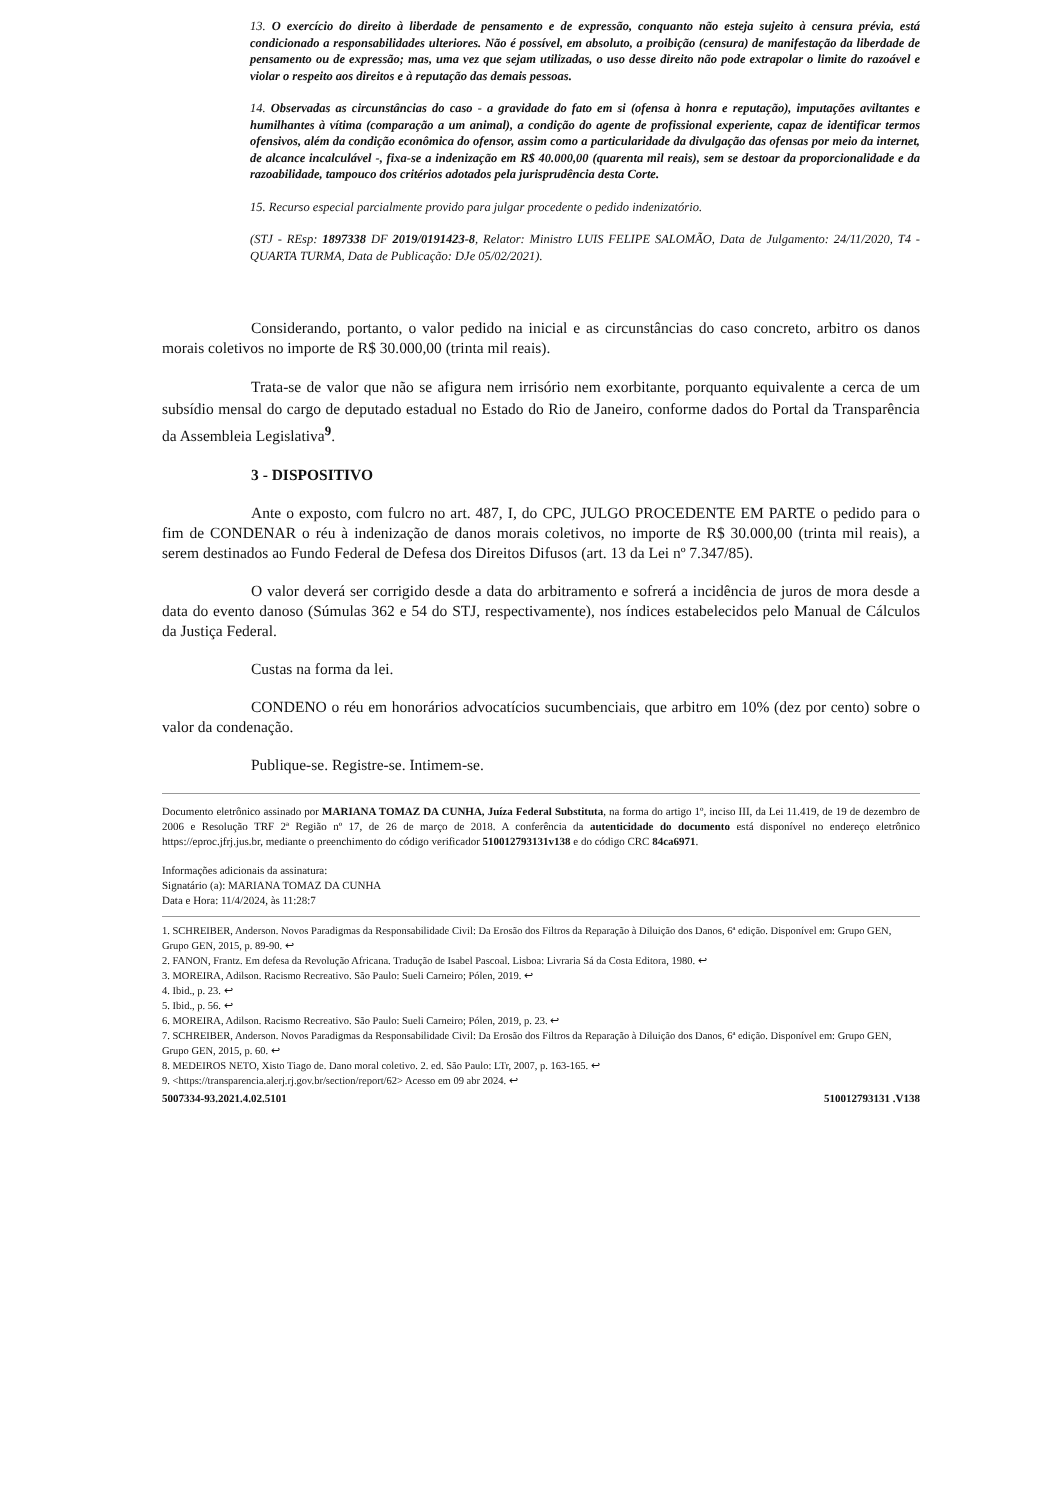13. O exercício do direito à liberdade de pensamento e de expressão, conquanto não esteja sujeito à censura prévia, está condicionado a responsabilidades ulteriores. Não é possível, em absoluto, a proibição (censura) de manifestação da liberdade de pensamento ou de expressão; mas, uma vez que sejam utilizadas, o uso desse direito não pode extrapolar o limite do razoável e violar o respeito aos direitos e à reputação das demais pessoas.
14. Observadas as circunstâncias do caso - a gravidade do fato em si (ofensa à honra e reputação), imputações aviltantes e humilhantes à vítima (comparação a um animal), a condição do agente de profissional experiente, capaz de identificar termos ofensivos, além da condição econômica do ofensor, assim como a particularidade da divulgação das ofensas por meio da internet, de alcance incalculável -, fixa-se a indenização em R$ 40.000,00 (quarenta mil reais), sem se destoar da proporcionalidade e da razoabilidade, tampouco dos critérios adotados pela jurisprudência desta Corte.
15. Recurso especial parcialmente provido para julgar procedente o pedido indenizatório.
(STJ - REsp: 1897338 DF 2019/0191423-8, Relator: Ministro LUIS FELIPE SALOMÃO, Data de Julgamento: 24/11/2020, T4 - QUARTA TURMA, Data de Publicação: DJe 05/02/2021).
Considerando, portanto, o valor pedido na inicial e as circunstâncias do caso concreto, arbitro os danos morais coletivos no importe de R$ 30.000,00 (trinta mil reais).
Trata-se de valor que não se afigura nem irrisório nem exorbitante, porquanto equivalente a cerca de um subsídio mensal do cargo de deputado estadual no Estado do Rio de Janeiro, conforme dados do Portal da Transparência da Assembleia Legislativa<sup>9</sup>.
3 - DISPOSITIVO
Ante o exposto, com fulcro no art. 487, I, do CPC, JULGO PROCEDENTE EM PARTE o pedido para o fim de CONDENAR o réu à indenização de danos morais coletivos, no importe de R$ 30.000,00 (trinta mil reais), a serem destinados ao Fundo Federal de Defesa dos Direitos Difusos (art. 13 da Lei nº 7.347/85).
O valor deverá ser corrigido desde a data do arbitramento e sofrerá a incidência de juros de mora desde a data do evento danoso (Súmulas 362 e 54 do STJ, respectivamente), nos índices estabelecidos pelo Manual de Cálculos da Justiça Federal.
Custas na forma da lei.
CONDENO o réu em honorários advocatícios sucumbenciais, que arbitro em 10% (dez por cento) sobre o valor da condenação.
Publique-se. Registre-se. Intimem-se.
Documento eletrônico assinado por MARIANA TOMAZ DA CUNHA, Juíza Federal Substituta, na forma do artigo 1º, inciso III, da Lei 11.419, de 19 de dezembro de 2006 e Resolução TRF 2ª Região nº 17, de 26 de março de 2018. A conferência da autenticidade do documento está disponível no endereço eletrônico https://eproc.jfrj.jus.br, mediante o preenchimento do código verificador 510012793131v138 e do código CRC 84ca6971.
Informações adicionais da assinatura:
Signatário (a): MARIANA TOMAZ DA CUNHA
Data e Hora: 11/4/2024, às 11:28:7
1. SCHREIBER, Anderson. Novos Paradigmas da Responsabilidade Civil: Da Erosão dos Filtros da Reparação à Diluição dos Danos, 6ª edição. Disponível em: Grupo GEN, Grupo GEN, 2015, p. 89-90. ↩
2. FANON, Frantz. Em defesa da Revolução Africana. Tradução de Isabel Pascoal. Lisboa: Livraria Sá da Costa Editora, 1980. ↩
3. MOREIRA, Adilson. Racismo Recreativo. São Paulo: Sueli Carneiro; Pólen, 2019. ↩
4. Ibid., p. 23. ↩
5. Ibid., p. 56. ↩
6. MOREIRA, Adilson. Racismo Recreativo. São Paulo: Sueli Carneiro; Pólen, 2019, p. 23. ↩
7. SCHREIBER, Anderson. Novos Paradigmas da Responsabilidade Civil: Da Erosão dos Filtros da Reparação à Diluição dos Danos, 6ª edição. Disponível em: Grupo GEN, Grupo GEN, 2015, p. 60. ↩
8. MEDEIROS NETO, Xisto Tiago de. Dano moral coletivo. 2. ed. São Paulo: LTr, 2007, p. 163-165. ↩
9. <https://transparencia.alerj.rj.gov.br/section/report/62> Acesso em 09 abr 2024. ↩
5007334-93.2021.4.02.5101 510012793131 .V138